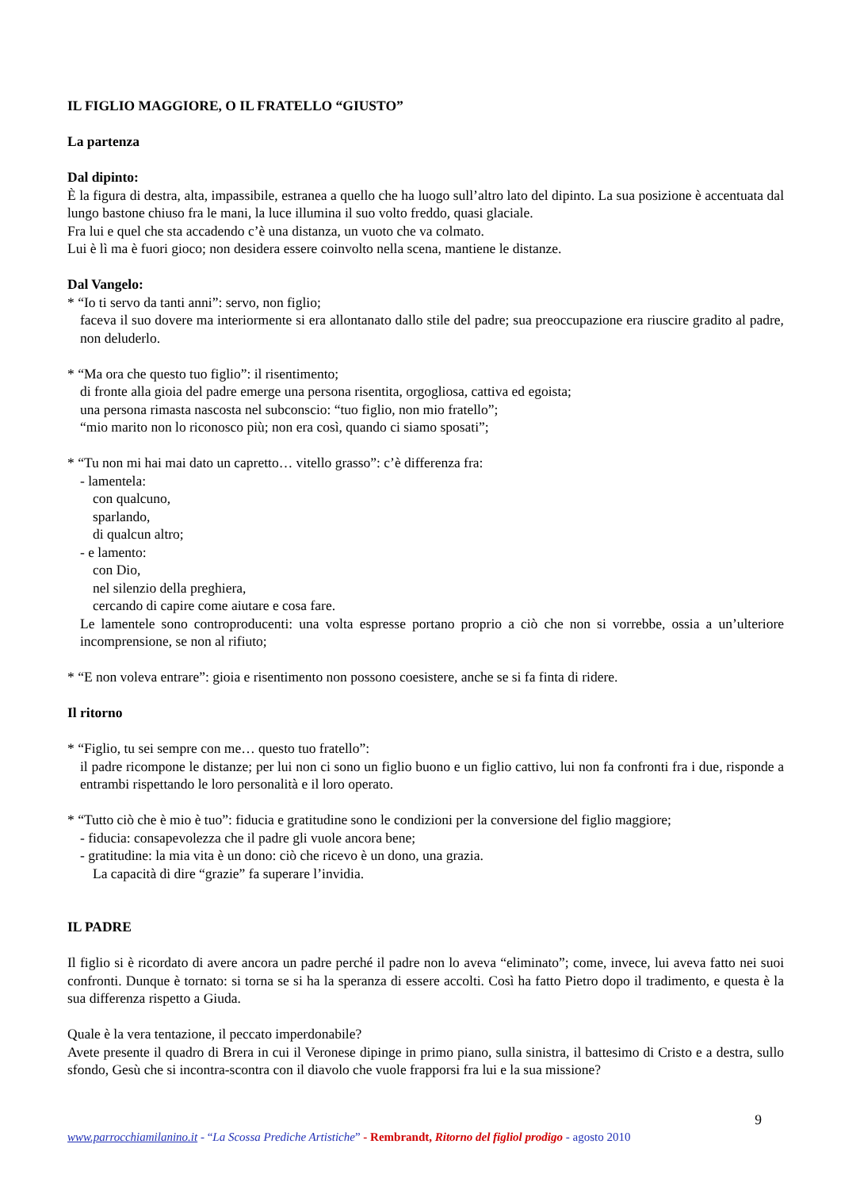IL FIGLIO MAGGIORE, O IL FRATELLO “GIUSTO”
La partenza
Dal dipinto:
È la figura di destra, alta, impassibile, estranea a quello che ha luogo sull’altro lato del dipinto. La sua posizione è accentuata dal lungo bastone chiuso fra le mani, la luce illumina il suo volto freddo, quasi glaciale.
Fra lui e quel che sta accadendo c’è una distanza, un vuoto che va colmato.
Lui è lì ma è fuori gioco; non desidera essere coinvolto nella scena, mantiene le distanze.
Dal Vangelo:
* “Io ti servo da tanti anni”: servo, non figlio;
faceva il suo dovere ma interiormente si era allontanato dallo stile del padre; sua preoccupazione era riuscire gradito al padre, non deluderlo.
* “Ma ora che questo tuo figlio”: il risentimento;
di fronte alla gioia del padre emerge una persona risentita, orgogliosa, cattiva ed egoista;
una persona rimasta nascosta nel subconscio: “tuo figlio, non mio fratello”;
“mio marito non lo riconosco più; non era così, quando ci siamo sposati”;
* “Tu non mi hai mai dato un capretto… vitello grasso”: c’è differenza fra:
- lamentela:
con qualcuno,
sparlando,
di qualcun altro;
- e lamento:
con Dio,
nel silenzio della preghiera,
cercando di capire come aiutare e cosa fare.
Le lamentele sono controproducenti: una volta espresse portano proprio a ciò che non si vorrebbe, ossia a un’ulteriore incomprensione, se non al rifiuto;
* “E non voleva entrare”: gioia e risentimento non possono coesistere, anche se si fa finta di ridere.
Il ritorno
* “Figlio, tu sei sempre con me… questo tuo fratello”:
il padre ricompone le distanze; per lui non ci sono un figlio buono e un figlio cattivo, lui non fa confronti fra i due, risponde a entrambi rispettando le loro personalità e il loro operato.
* “Tutto ciò che è mio è tuo”: fiducia e gratitudine sono le condizioni per la conversione del figlio maggiore;
- fiducia: consapevolezza che il padre gli vuole ancora bene;
- gratitudine: la mia vita è un dono: ciò che ricevo è un dono, una grazia.
La capacità di dire “grazie” fa superare l’invidia.
IL PADRE
Il figlio si è ricordato di avere ancora un padre perché il padre non lo aveva “eliminato”; come, invece, lui aveva fatto nei suoi confronti. Dunque è tornato: si torna se si ha la speranza di essere accolti. Così ha fatto Pietro dopo il tradimento, e questa è la sua differenza rispetto a Giuda.
Quale è la vera tentazione, il peccato imperdonabile?
Avete presente il quadro di Brera in cui il Veronese dipinge in primo piano, sulla sinistra, il battesimo di Cristo e a destra, sullo sfondo, Gesù che si incontra-scontra con il diavolo che vuole frapporsi fra lui e la sua missione?
9
www.parrocchiamilanino.it - “La Scossa Prediche Artistiche” - Rembrandt, Ritorno del figliol prodigo - agosto 2010